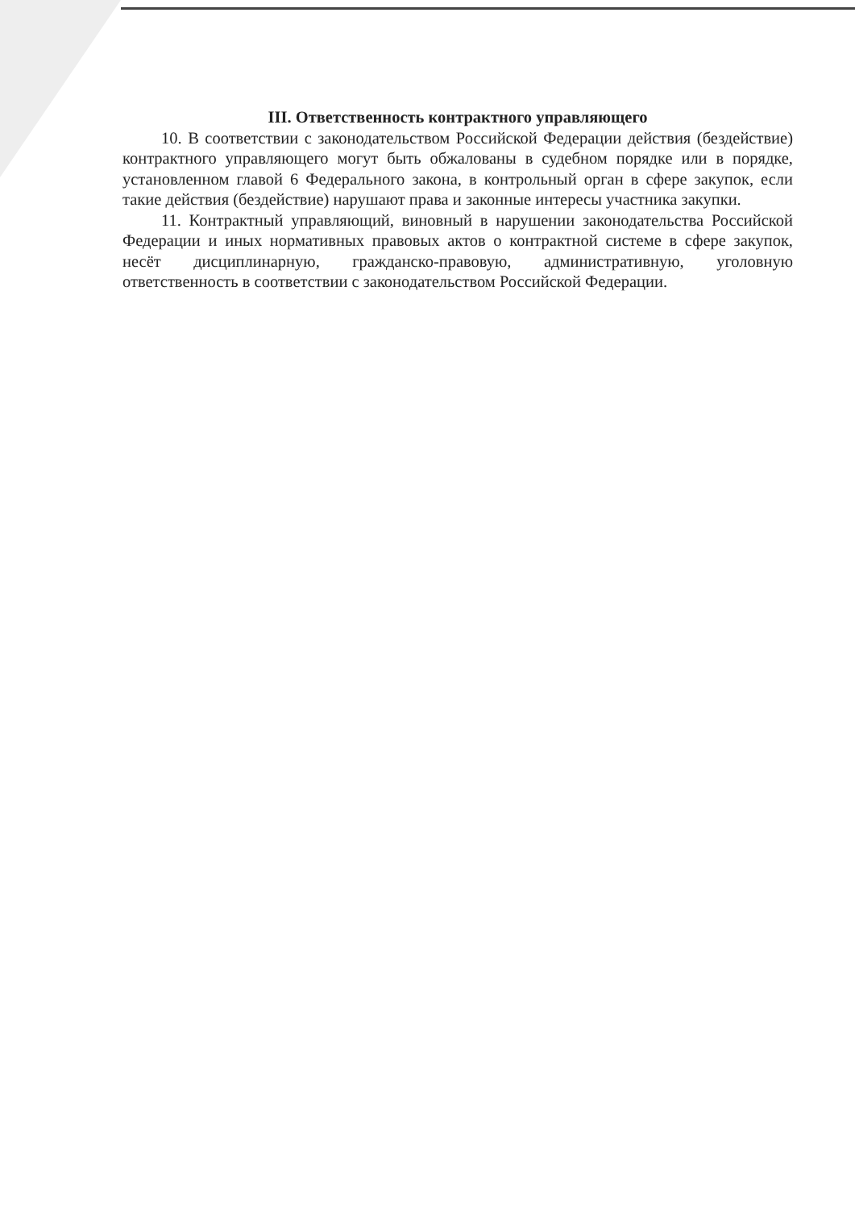III. Ответственность контрактного управляющего
10. В соответствии с законодательством Российской Федерации действия (бездействие) контрактного управляющего могут быть обжалованы в судебном порядке или в порядке, установленном главой 6 Федерального закона, в контрольный орган в сфере закупок, если такие действия (бездействие) нарушают права и законные интересы участника закупки.
11. Контрактный управляющий, виновный в нарушении законодательства Российской Федерации и иных нормативных правовых актов о контрактной системе в сфере закупок, несёт дисциплинарную, гражданско-правовую, административную, уголовную ответственность в соответствии с законодательством Российской Федерации.